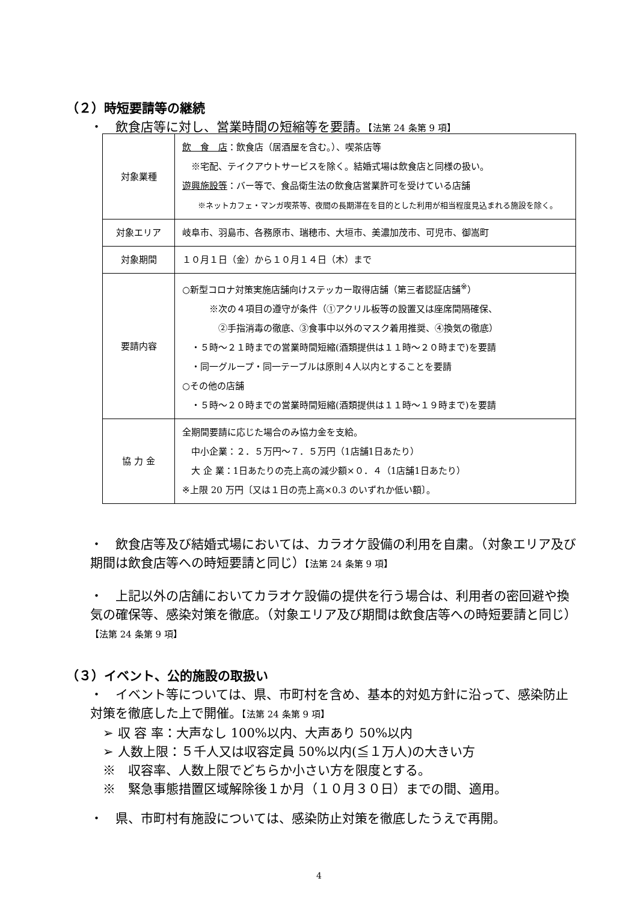（２）時短要請等の継続
・　飲食店等に対し、営業時間の短縮等を要請。【法第 24 条第 9 項】
| 対象業種 | 飲 食 店 ：飲食店（居酒屋を含む。）、喫茶店等 ※宅配、テイクアウトサービスを除く。結婚式場は飲食店と同様の扱い。 遊興施設等 ：バー等で、食品衛生法の飲食店営業許可を受けている店舗 ※ネットカフェ・マンガ喫茶等、夜間の長期滞在を目的とした利用が相当程度見込まれる施設を除く。 |
| 対象エリア | 岐阜市、羽島市、各務原市、瑞穂市、大垣市、美濃加茂市、可児市、御嵩町 |
| 対象期間 | １０月１日（金）から１０月１４日（木）まで |
| 要請内容 | ○新型コロナ対策実施店舗向けステッカー取得店舗（第三者認証店舗<sup>※</sup>） ※次の４項目の遵守が条件（①アクリル板等の設置又は座席間隔確保、 ②手指消毒の徹底、③食事中以外のマスク着用推奨、④換気の徹底） ・５時～２１時までの営業時間短縮(酒類提供は１１時～２０時まで)を要請 ・同一グループ・同一テーブルは原則４人以内とすることを要請 ○その他の店舗 ・５時～２０時までの営業時間短縮(酒類提供は１１時～１９時まで)を要請 |
| 協 力 金 | 全期間要請に応じた場合のみ協力金を支給。 中小企業：２．５万円～７．５万円（1店舗1日あたり） 大 企 業：1日あたりの売上高の減少額×０．４（1店舗1日あたり） ※上限 20 万円〔又は１日の売上高×0.3 のいずれか低い額〕。 |
・　飲食店等及び結婚式場においては、カラオケ設備の利用を自粛。（対象エリア及び期間は飲食店等への時短要請と同じ）【法第 24 条第 9 項】
・　上記以外の店舗においてカラオケ設備の提供を行う場合は、利用者の密回避や換気の確保等、感染対策を徹底。（対象エリア及び期間は飲食店等への時短要請と同じ）【法第 24 条第 9 項】
（３）イベント、公的施設の取扱い
・　イベント等については、県、市町村を含め、基本的対処方針に沿って、感染防止対策を徹底した上で開催。【法第 24 条第 9 項】
　➢ 収 容 率：大声なし 100%以内、大声あり 50%以内
　➢ 人数上限：５千人又は収容定員 50%以内(≦１万人)の大きい方
　※　収容率、人数上限でどちらか小さい方を限度とする。
　※　緊急事態措置区域解除後１か月（１０月３０日）までの間、適用。
・　県、市町村有施設については、感染防止対策を徹底したうえで再開。
4